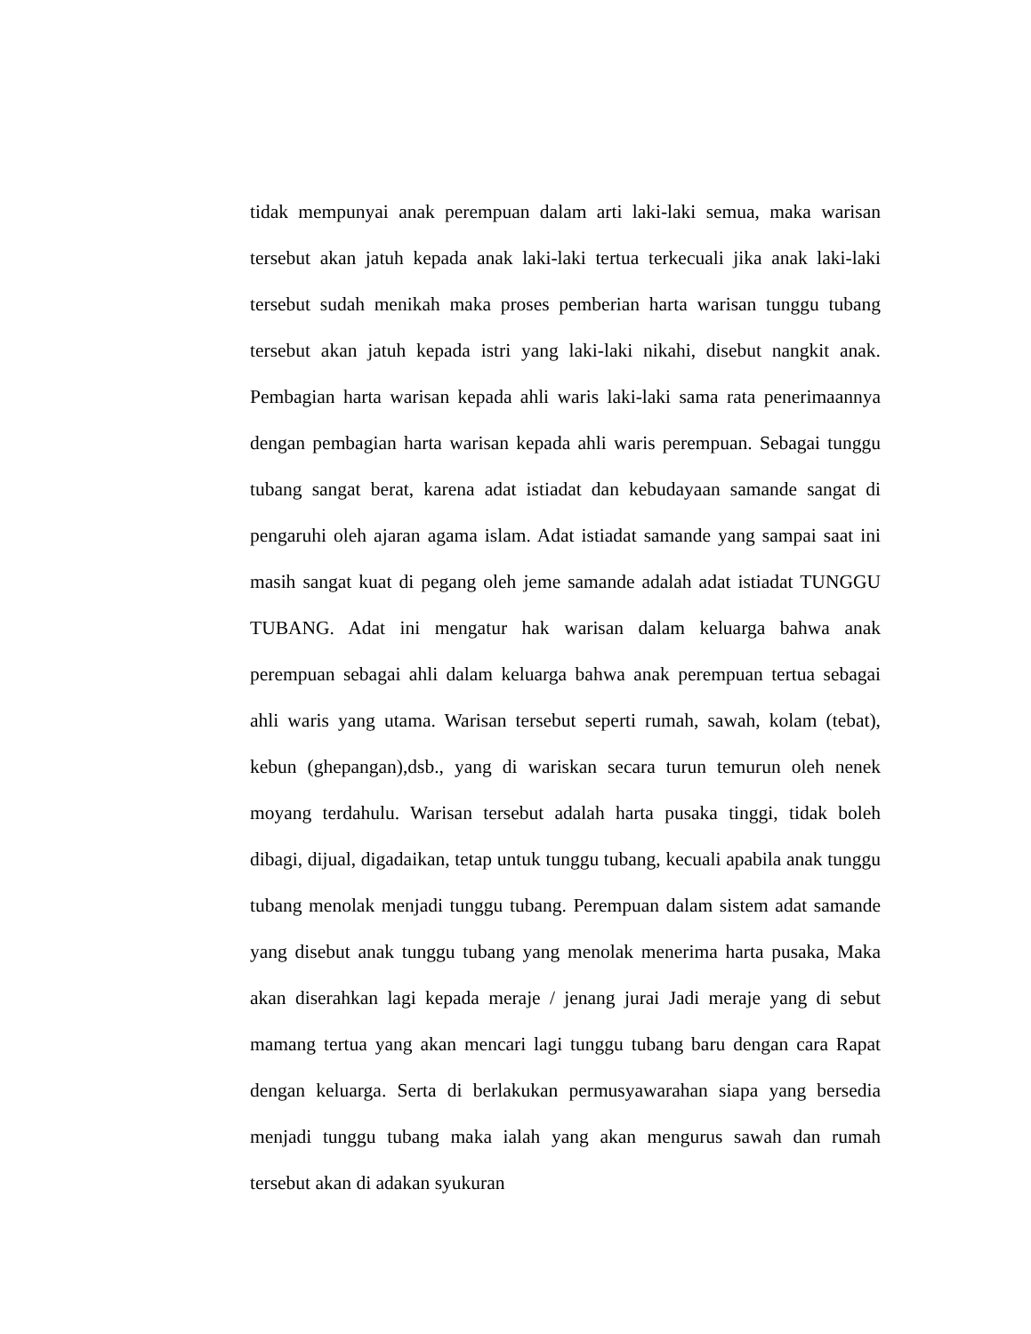tidak mempunyai anak perempuan dalam arti laki-laki semua, maka warisan tersebut akan jatuh kepada anak laki-laki tertua terkecuali jika anak laki-laki tersebut sudah menikah maka proses pemberian harta warisan tunggu tubang tersebut akan jatuh kepada istri yang laki-laki nikahi, disebut nangkit anak. Pembagian harta warisan kepada ahli waris laki-laki sama rata penerimaannya dengan pembagian harta warisan kepada ahli waris perempuan. Sebagai tunggu tubang sangat berat, karena adat istiadat dan kebudayaan samande sangat di pengaruhi oleh ajaran agama islam. Adat istiadat samande yang sampai saat ini masih sangat kuat di pegang oleh jeme samande adalah adat istiadat TUNGGU TUBANG. Adat ini mengatur hak warisan dalam keluarga bahwa anak perempuan sebagai ahli dalam keluarga bahwa anak perempuan tertua sebagai ahli waris yang utama. Warisan tersebut seperti rumah, sawah, kolam (tebat), kebun (ghepangan),dsb., yang di wariskan secara turun temurun oleh nenek moyang terdahulu. Warisan tersebut adalah harta pusaka tinggi, tidak boleh dibagi, dijual, digadaikan, tetap untuk tunggu tubang, kecuali apabila anak tunggu tubang menolak menjadi tunggu tubang. Perempuan dalam sistem adat samande yang disebut anak tunggu tubang yang menolak menerima harta pusaka, Maka akan diserahkan lagi kepada meraje / jenang jurai Jadi meraje yang di sebut mamang tertua yang akan mencari lagi tunggu tubang baru dengan cara Rapat dengan keluarga. Serta di berlakukan permusyawarahan siapa yang bersedia menjadi tunggu tubang maka ialah yang akan mengurus sawah dan rumah tersebut akan di adakan syukuran